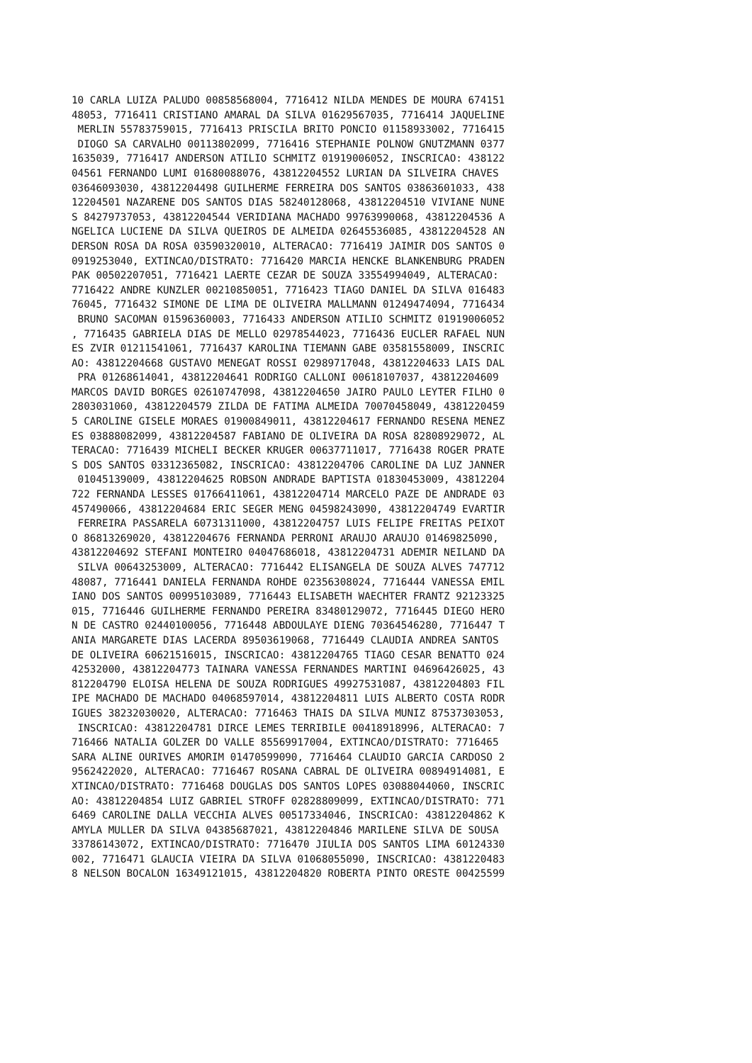10 CARLA LUIZA PALUDO 00858568004, 7716412 NILDA MENDES DE MOURA 674151
48053, 7716411 CRISTIANO AMARAL DA SILVA 01629567035, 7716414 JAQUELINE
 MERLIN 55783759015, 7716413 PRISCILA BRITO PONCIO 01158933002, 7716415
 DIOGO SA CARVALHO 00113802099, 7716416 STEPHANIE POLNOW GNUTZMANN 0377
1635039, 7716417 ANDERSON ATILIO SCHMITZ 01919006052, INSCRICAO: 438122
04561 FERNANDO LUMI 01680088076, 43812204552 LURIAN DA SILVEIRA CHAVES 
03646093030, 43812204498 GUILHERME FERREIRA DOS SANTOS 03863601033, 438
12204501 NAZARENE DOS SANTOS DIAS 58240128068, 43812204510 VIVIANE NUNE
S 84279737053, 43812204544 VERIDIANA MACHADO 99763990068, 43812204536 A
NGELICA LUCIENE DA SILVA QUEIROS DE ALMEIDA 02645536085, 43812204528 AN
DERSON ROSA DA ROSA 03590320010, ALTERACAO: 7716419 JAIMIR DOS SANTOS 0
0919253040, EXTINCAO/DISTRATO: 7716420 MARCIA HENCKE BLANKENBURG PRADEN
PAK 00502207051, 7716421 LAERTE CEZAR DE SOUZA 33554994049, ALTERACAO: 
7716422 ANDRE KUNZLER 00210850051, 7716423 TIAGO DANIEL DA SILVA 016483
76045, 7716432 SIMONE DE LIMA DE OLIVEIRA MALLMANN 01249474094, 7716434
 BRUNO SACOMAN 01596360003, 7716433 ANDERSON ATILIO SCHMITZ 01919006052
, 7716435 GABRIELA DIAS DE MELLO 02978544023, 7716436 EUCLER RAFAEL NUN
ES ZVIR 01211541061, 7716437 KAROLINA TIEMANN GABE 03581558009, INSCRIC
AO: 43812204668 GUSTAVO MENEGAT ROSSI 02989717048, 43812204633 LAIS DAL
 PRA 01268614041, 43812204641 RODRIGO CALLONI 00618107037, 43812204609 
MARCOS DAVID BORGES 02610747098, 43812204650 JAIRO PAULO LEYTER FILHO 0
2803031060, 43812204579 ZILDA DE FATIMA ALMEIDA 70070458049, 4381220459
5 CAROLINE GISELE MORAES 01900849011, 43812204617 FERNANDO RESENA MENEZ
ES 03888082099, 43812204587 FABIANO DE OLIVEIRA DA ROSA 82808929072, AL
TERACAO: 7716439 MICHELI BECKER KRUGER 00637711017, 7716438 ROGER PRATE
S DOS SANTOS 03312365082, INSCRICAO: 43812204706 CAROLINE DA LUZ JANNER
 01045139009, 43812204625 ROBSON ANDRADE BAPTISTA 01830453009, 43812204
722 FERNANDA LESSES 01766411061, 43812204714 MARCELO PAZE DE ANDRADE 03
457490066, 43812204684 ERIC SEGER MENG 04598243090, 43812204749 EVARTIR
 FERREIRA PASSARELA 60731311000, 43812204757 LUIS FELIPE FREITAS PEIXOT
O 86813269020, 43812204676 FERNANDA PERRONI ARAUJO ARAUJO 01469825090, 
43812204692 STEFANI MONTEIRO 04047686018, 43812204731 ADEMIR NEILAND DA
 SILVA 00643253009, ALTERACAO: 7716442 ELISANGELA DE SOUZA ALVES 747712
48087, 7716441 DANIELA FERNANDA ROHDE 02356308024, 7716444 VANESSA EMIL
IANO DOS SANTOS 00995103089, 7716443 ELISABETH WAECHTER FRANTZ 92123325
015, 7716446 GUILHERME FERNANDO PEREIRA 83480129072, 7716445 DIEGO HERO
N DE CASTRO 02440100056, 7716448 ABDOULAYE DIENG 70364546280, 7716447 T
ANIA MARGARETE DIAS LACERDA 89503619068, 7716449 CLAUDIA ANDREA SANTOS 
DE OLIVEIRA 60621516015, INSCRICAO: 43812204765 TIAGO CESAR BENATTO 024
42532000, 43812204773 TAINARA VANESSA FERNANDES MARTINI 04696426025, 43
812204790 ELOISA HELENA DE SOUZA RODRIGUES 49927531087, 43812204803 FIL
IPE MACHADO DE MACHADO 04068597014, 43812204811 LUIS ALBERTO COSTA RODR
IGUES 38232030020, ALTERACAO: 7716463 THAIS DA SILVA MUNIZ 87537303053,
 INSCRICAO: 43812204781 DIRCE LEMES TERRIBILE 00418918996, ALTERACAO: 7
716466 NATALIA GOLZER DO VALLE 85569917004, EXTINCAO/DISTRATO: 7716465 
SARA ALINE OURIVES AMORIM 01470599090, 7716464 CLAUDIO GARCIA CARDOSO 2
9562422020, ALTERACAO: 7716467 ROSANA CABRAL DE OLIVEIRA 00894914081, E
XTINCAO/DISTRATO: 7716468 DOUGLAS DOS SANTOS LOPES 03088044060, INSCRIC
AO: 43812204854 LUIZ GABRIEL STROFF 02828809099, EXTINCAO/DISTRATO: 771
6469 CAROLINE DALLA VECCHIA ALVES 00517334046, INSCRICAO: 43812204862 K
AMYLA MULLER DA SILVA 04385687021, 43812204846 MARILENE SILVA DE SOUSA 
33786143072, EXTINCAO/DISTRATO: 7716470 JIULIA DOS SANTOS LIMA 60124330
002, 7716471 GLAUCIA VIEIRA DA SILVA 01068055090, INSCRICAO: 4381220483
8 NELSON BOCALON 16349121015, 43812204820 ROBERTA PINTO ORESTE 00425599